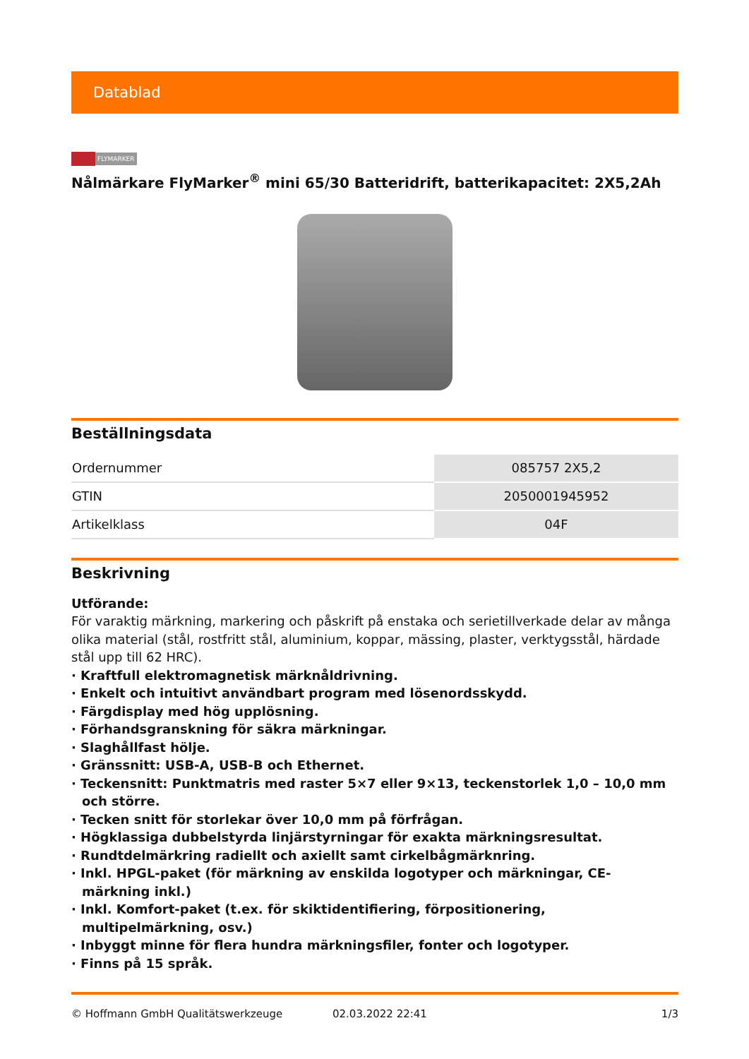Datablad
FLYMARKER
Nålmärkare FlyMarker<sup>®</sup> mini 65/30 Batteridrift, batterikapacitet: 2X5,2Ah
Beställningsdata
| Ordernummer | 085757 2X5,2 |
| GTIN | 2050001945952 |
| Artikelklass | 04F |
Beskrivning
Utförande:
För varaktig märkning, markering och påskrift på enstaka och serietillverkade delar av många olika material (stål, rostfritt stål, aluminium, koppar, mässing, plaster, verktygsstål, härdade stål upp till 62 HRC).
· Kraftfull elektromagnetisk märknåldrivning.
· Enkelt och intuitivt användbart program med lösenordsskydd.
· Färgdisplay med hög upplösning.
· Förhandsgranskning för säkra märkningar.
· Slaghållfast hölje.
· Gränssnitt: USB-A, USB-B och Ethernet.
· Teckensnitt: Punktmatris med raster 5×7 eller 9×13, teckenstorlek 1,0 – 10,0 mm och större.
· Tecken snitt för storlekar över 10,0 mm på förfrågan.
· Högklassiga dubbelstyrda linjärstyrningar för exakta märkningsresultat.
· Rundtdelmärkring radiellt och axiellt samt cirkelbågmärknring.
· Inkl. HPGL-paket (för märkning av enskilda logotyper och märkningar, CE-märkning inkl.)
· Inkl. Komfort-paket (t.ex. för skiktidentifiering, förpositionering, multipelmärkning, osv.)
· Inbyggt minne för flera hundra märkningsfiler, fonter och logotyper.
· Finns på 15 språk.
© Hoffmann GmbH Qualitätswerkzeuge 02.03.2022 22:41 1/3